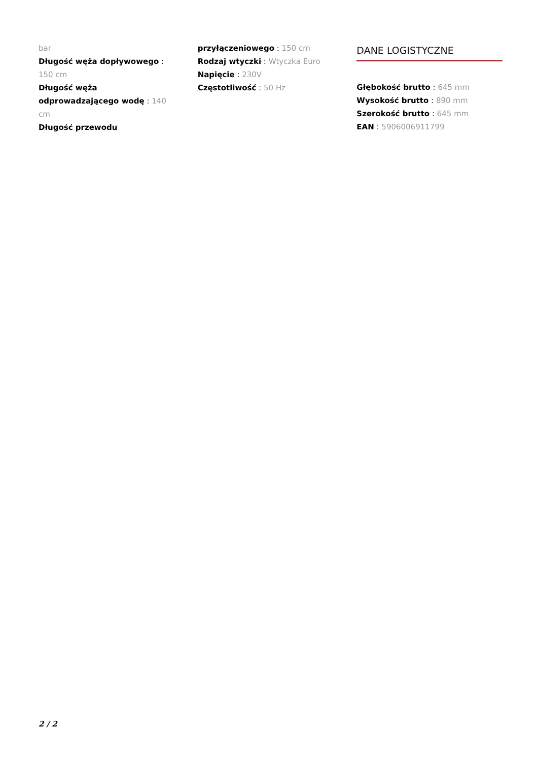bar
Długość węża dopływowego : 150 cm
Długość węża odprowadzającego wodę : 140 cm
Długość przewodu
przyłączeniowego : 150 cm
Rodzaj wtyczki : Wtyczka Euro
Napięcie : 230V
Częstotliwość : 50 Hz
DANE LOGISTYCZNE
Głębokość brutto : 645 mm
Wysokość brutto : 890 mm
Szerokość brutto : 645 mm
EAN : 5906006911799
2 / 2